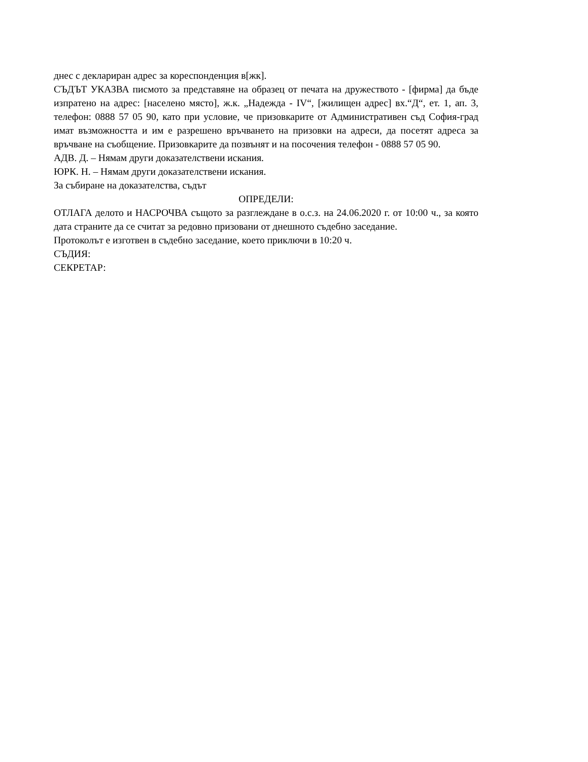днес с деклариран адрес за кореспонденция в[жк].
СЪДЪТ УКАЗВА писмото за представяне на образец от печата на дружеството - [фирма] да бъде изпратено на адрес: [населено място], ж.к. „Надежда - IV“, [жилищен адрес] вх.“Д“, ет. 1, ап. 3, телефон: 0888 57 05 90, като при условие, че призовкарите от Административен съд София-град имат възможността и им е разрешено връчването на призовки на адреси, да посетят адреса за връчване на съобщение. Призовкарите да позвънят и на посочения телефон - 0888 57 05 90.
АДВ. Д. – Нямам други доказателствени искания.
ЮРК. Н. – Нямам други доказателствени искания.
За събиране на доказателства, съдът
ОПРЕДЕЛИ:
ОТЛАГА делото и НАСРОЧВА същото за разглеждане в о.с.з. на 24.06.2020 г. от 10:00 ч., за която дата страните да се считат за редовно призовани от днешното съдебно заседание.
Протоколът е изготвен в съдебно заседание, което приключи в 10:20 ч.
СЪДИЯ:
СЕКРЕТАР: